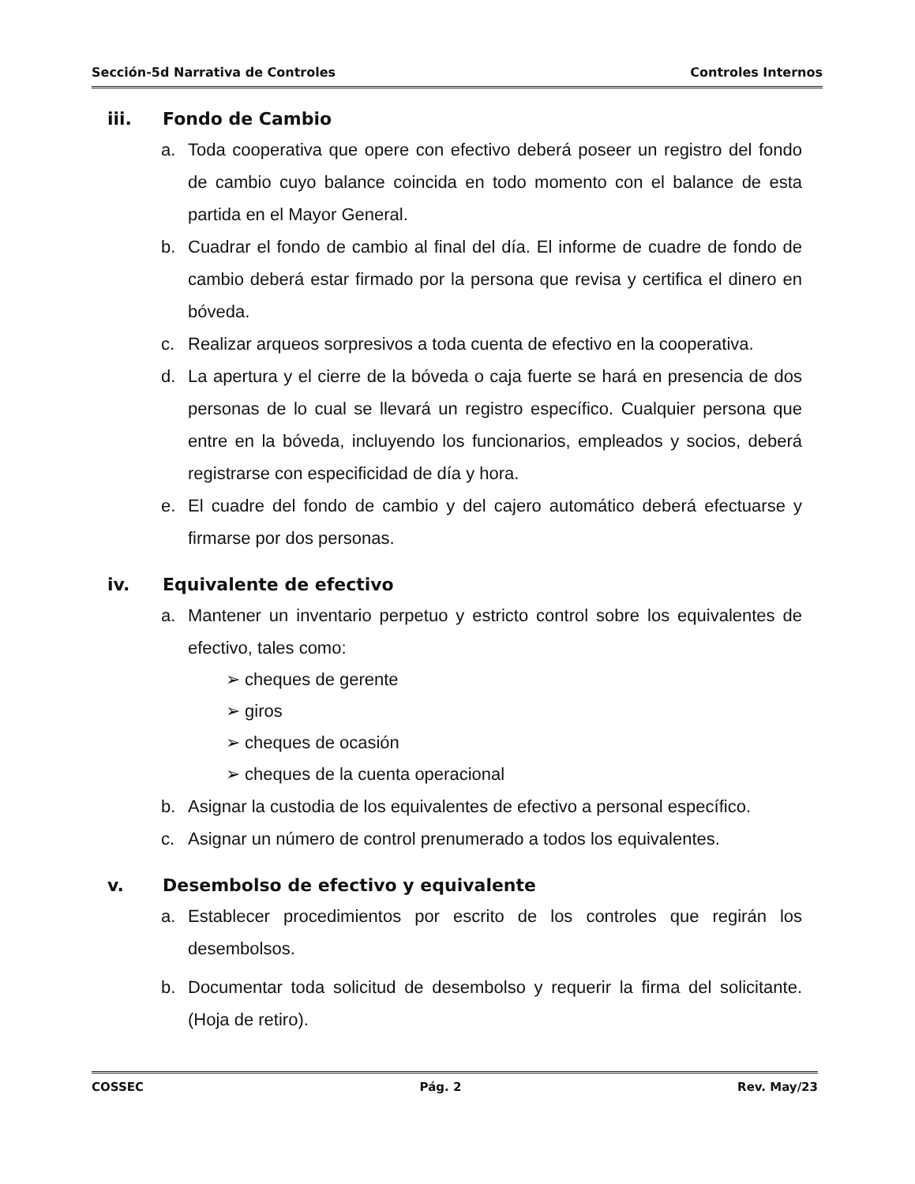Sección-5d Narrativa de Controles Controles Internos
iii. Fondo de Cambio
a. Toda cooperativa que opere con efectivo deberá poseer un registro del fondo de cambio cuyo balance coincida en todo momento con el balance de esta partida en el Mayor General.
b. Cuadrar el fondo de cambio al final del día. El informe de cuadre de fondo de cambio deberá estar firmado por la persona que revisa y certifica el dinero en bóveda.
c. Realizar arqueos sorpresivos a toda cuenta de efectivo en la cooperativa.
d. La apertura y el cierre de la bóveda o caja fuerte se hará en presencia de dos personas de lo cual se llevará un registro específico. Cualquier persona que entre en la bóveda, incluyendo los funcionarios, empleados y socios, deberá registrarse con especificidad de día y hora.
e. El cuadre del fondo de cambio y del cajero automático deberá efectuarse y firmarse por dos personas.
iv. Equivalente de efectivo
a. Mantener un inventario perpetuo y estricto control sobre los equivalentes de efectivo, tales como:
➢ cheques de gerente
➢ giros
➢ cheques de ocasión
➢ cheques de la cuenta operacional
b. Asignar la custodia de los equivalentes de efectivo a personal específico.
c. Asignar un número de control prenumerado a todos los equivalentes.
v. Desembolso de efectivo y equivalente
a. Establecer procedimientos por escrito de los controles que regirán los desembolsos.
b. Documentar toda solicitud de desembolso y requerir la firma del solicitante. (Hoja de retiro).
COSSEC Pág. 2 Rev. May/23